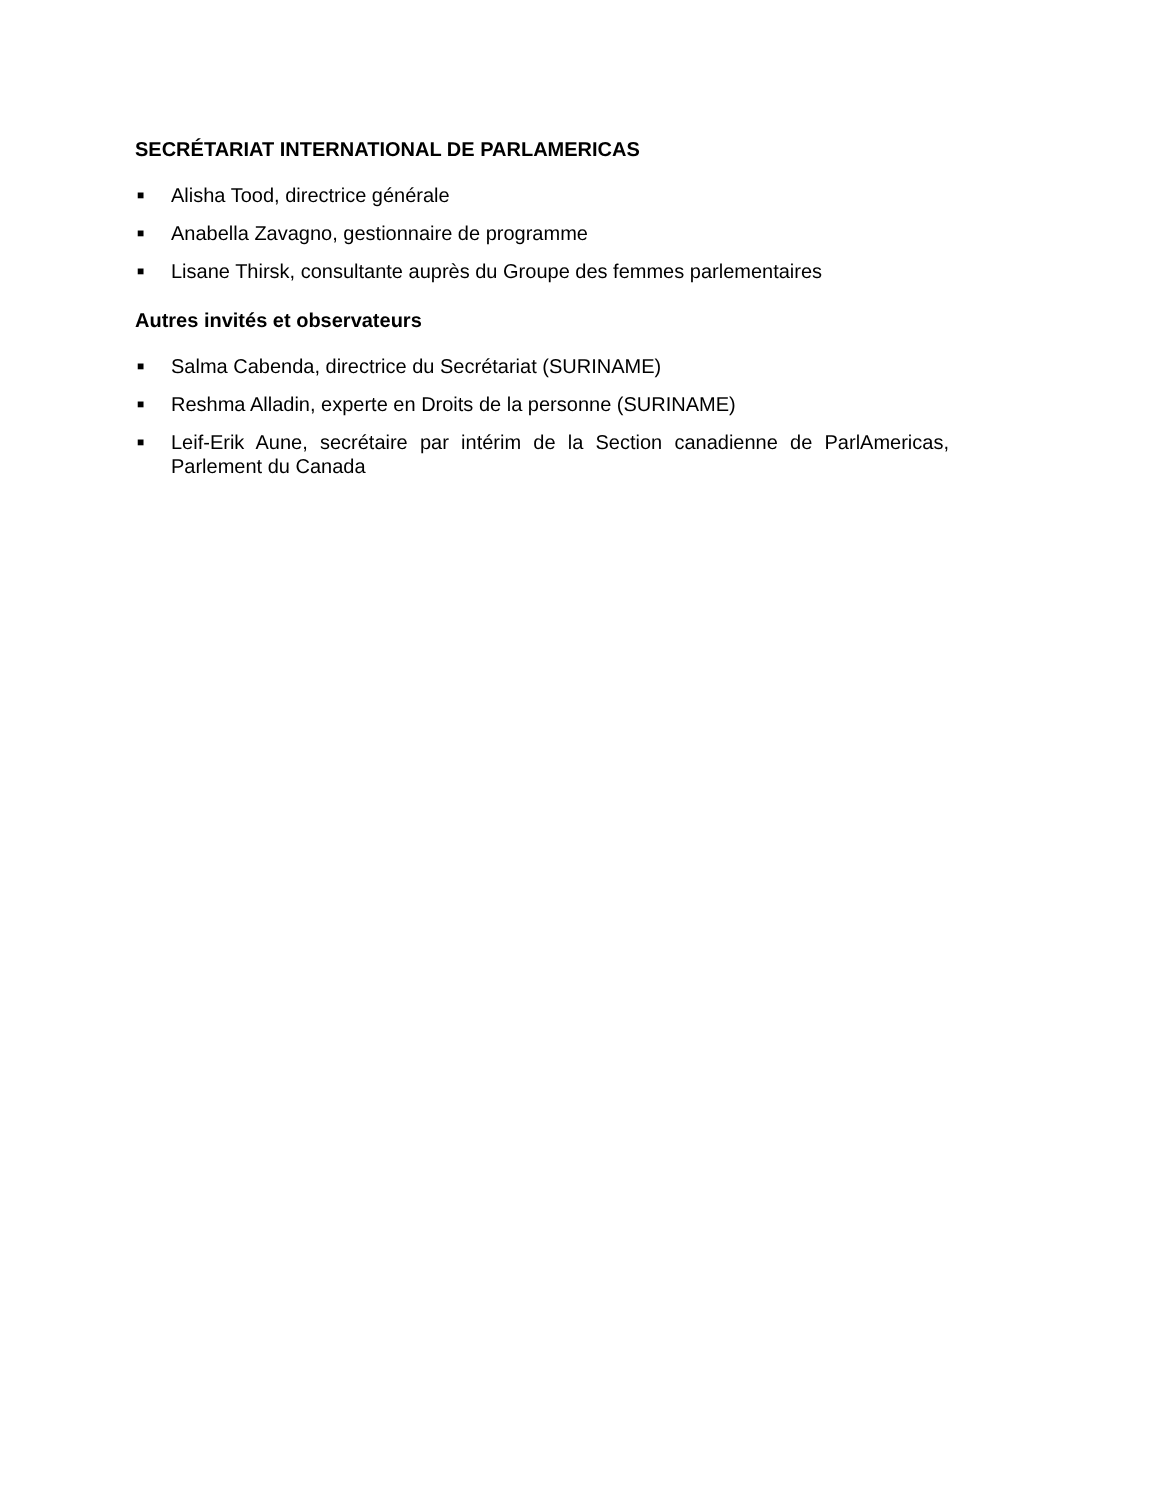SECRÉTARIAT INTERNATIONAL DE PARLAMERICAS
■ Alisha Tood, directrice générale
■ Anabella Zavagno, gestionnaire de programme
■ Lisane Thirsk, consultante auprès du Groupe des femmes parlementaires
Autres invités et observateurs
■ Salma Cabenda, directrice du Secrétariat (SURINAME)
■ Reshma Alladin, experte en Droits de la personne (SURINAME)
■ Leif-Erik Aune, secrétaire par intérim de la Section canadienne de ParlAmericas, Parlement du Canada